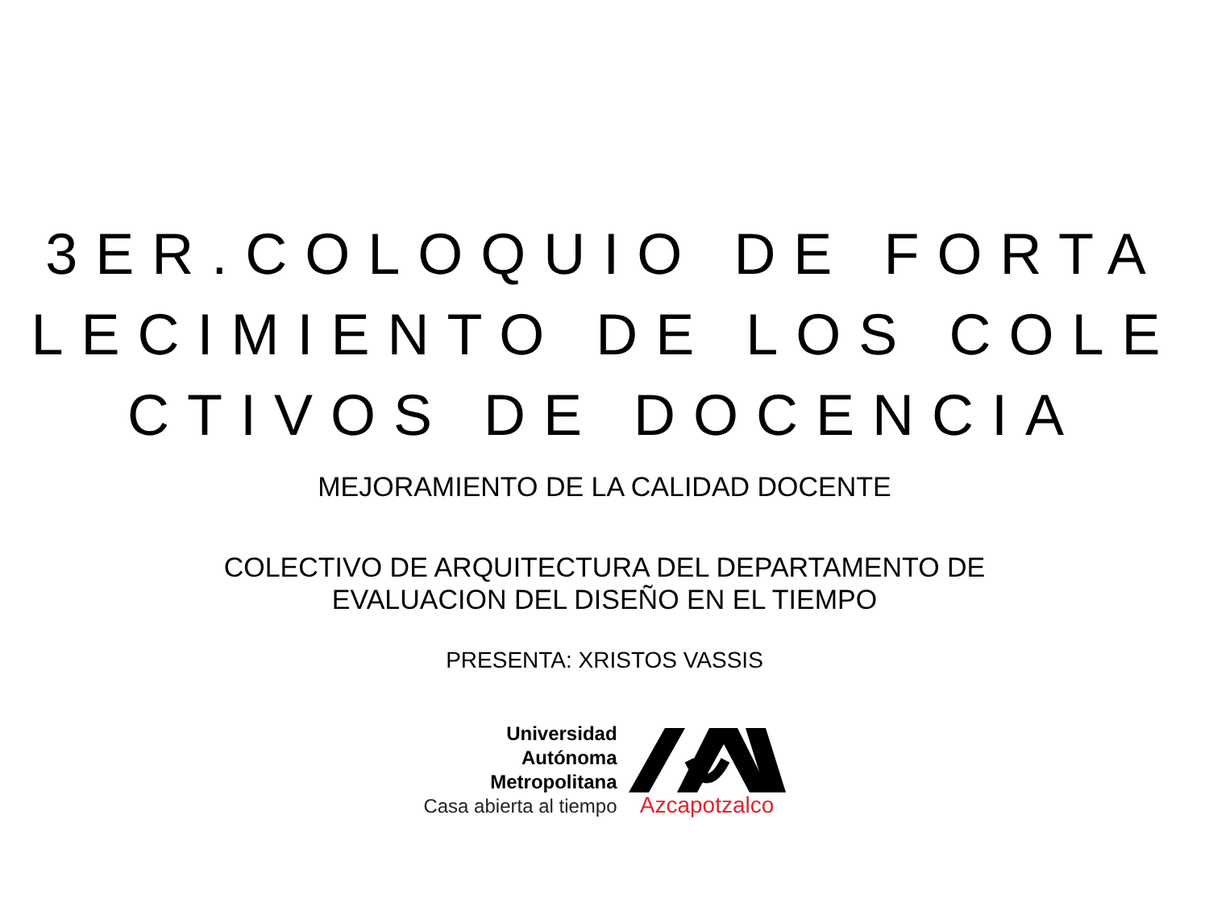3ER.COLOQUIO DE FORTA
LECIMIENTO DE LOS COLE
CTIVOS DE DOCENCIA
MEJORAMIENTO DE LA CALIDAD DOCENTE
COLECTIVO DE ARQUITECTURA DEL DEPARTAMENTO DE
EVALUACION DEL DISEÑO EN EL TIEMPO
PRESENTA: XRISTOS VASSIS
Universidad
Autónoma
Metropolitana
Casa abierta al tiempo
Azcapotzalco